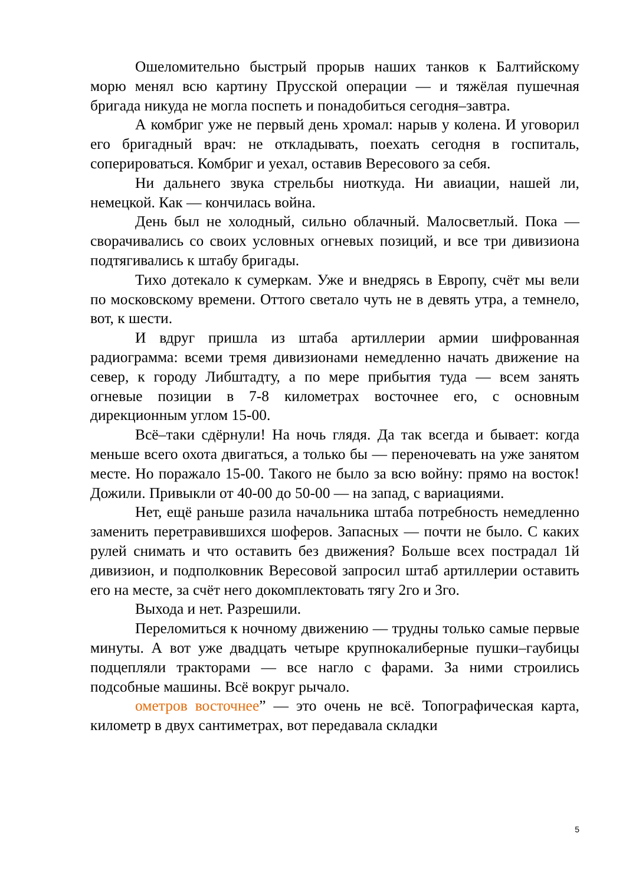Ошеломительно быстрый прорыв наших танков к Балтийскому морю менял всю картину Прусской операции — и тяжёлая пушечная бригада никуда не могла поспеть и понадобиться сегодня–завтра.
А комбриг уже не первый день хромал: нарыв у колена. И уговорил его бригадный врач: не откладывать, поехать сегодня в госпиталь, соперироваться. Комбриг и уехал, оставив Вересового за себя.
Ни дальнего звука стрельбы ниоткуда. Ни авиации, нашей ли, немецкой. Как — кончилась война.
День был не холодный, сильно облачный. Малосветлый. Пока — сворачивались со своих условных огневых позиций, и все три дивизиона подтягивались к штабу бригады.
Тихо дотекало к сумеркам. Уже и внедрясь в Европу, счёт мы вели по московскому времени. Оттого светало чуть не в девять утра, а темнело, вот, к шести.
И вдруг пришла из штаба артиллерии армии шифрованная радиограмма: всеми тремя дивизионами немедленно начать движение на север, к городу Либштадту, а по мере прибытия туда — всем занять огневые позиции в 7-8 километрах восточнее его, с основным дирекционным углом 15-00.
Всё–таки сдёрнули! На ночь глядя. Да так всегда и бывает: когда меньше всего охота двигаться, а только бы — переночевать на уже занятом месте. Но поражало 15-00. Такого не было за всю войну: прямо на восток! Дожили. Привыкли от 40-00 до 50-00 — на запад, с вариациями.
Нет, ещё раньше разила начальника штаба потребность немедленно заменить перетравившихся шоферов. Запасных — почти не было. С каких рулей снимать и что оставить без движения? Больше всех пострадал 1й дивизион, и подполковник Вересовой запросил штаб артиллерии оставить его на месте, за счёт него докомплектовать тягу 2го и 3го.
Выхода и нет. Разрешили.
Переломиться к ночному движению — трудны только самые первые минуты. А вот уже двадцать четыре крупнокалиберные пушки–гаубицы подцепляли тракторами — все нагло с фарами. За ними строились подсобные машины. Всё вокруг рычало.
ометров восточнее” — это очень не всё. Топографическая карта, километр в двух сантиметрах, вот передавала складки
5